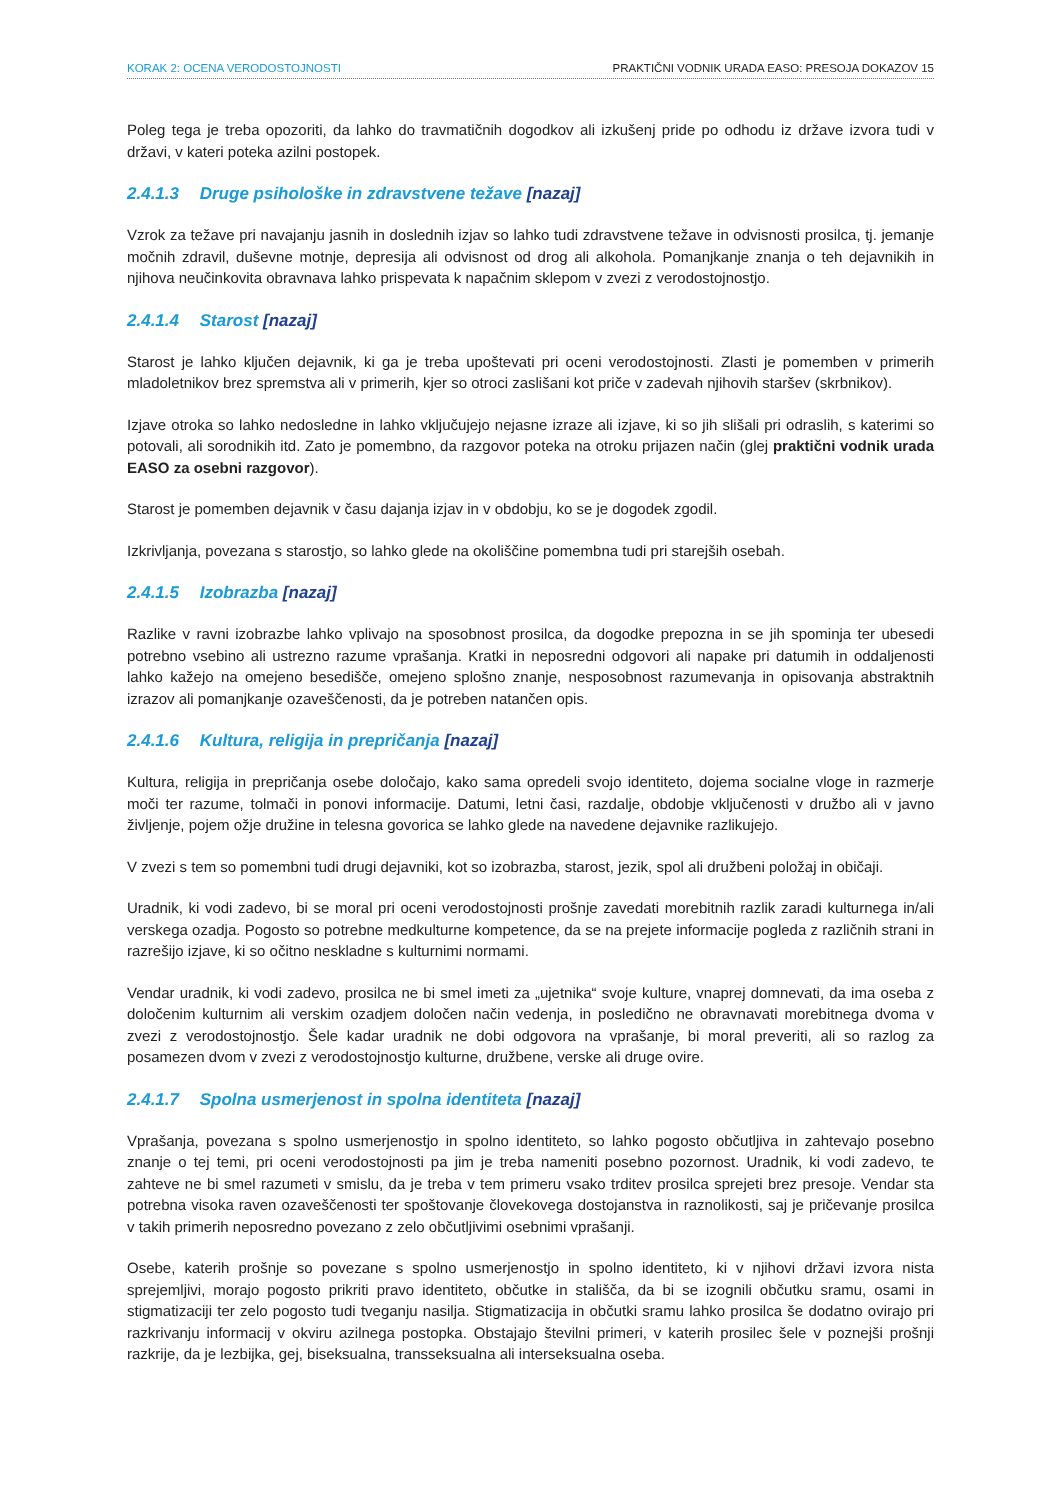KORAK 2: OCENA VERODOSTOJNOSTI PRAKTIČNI VODNIK URADA EASO: PRESOJA DOKAZOV 15
Poleg tega je treba opozoriti, da lahko do travmatičnih dogodkov ali izkušenj pride po odhodu iz države izvora tudi v državi, v kateri poteka azilni postopek.
2.4.1.3 Druge psihološke in zdravstvene težave [nazaj]
Vzrok za težave pri navajanju jasnih in doslednih izjav so lahko tudi zdravstvene težave in odvisnosti prosilca, tj. jemanje močnih zdravil, duševne motnje, depresija ali odvisnost od drog ali alkohola. Pomanjkanje znanja o teh dejavnikih in njihova neučinkovita obravnava lahko prispevata k napačnim sklepom v zvezi z verodostojnostjo.
2.4.1.4 Starost [nazaj]
Starost je lahko ključen dejavnik, ki ga je treba upoštevati pri oceni verodostojnosti. Zlasti je pomemben v primerih mladoletnikov brez spremstva ali v primerih, kjer so otroci zaslišani kot priče v zadevah njihovih staršev (skrbnikov).
Izjave otroka so lahko nedosledne in lahko vključujejo nejasne izraze ali izjave, ki so jih slišali pri odraslih, s katerimi so potovali, ali sorodnikih itd. Zato je pomembno, da razgovor poteka na otroku prijazen način (glej praktični vodnik urada EASO za osebni razgovor).
Starost je pomemben dejavnik v času dajanja izjav in v obdobju, ko se je dogodek zgodil.
Izkrivljanja, povezana s starostjo, so lahko glede na okoliščine pomembna tudi pri starejših osebah.
2.4.1.5 Izobrazba [nazaj]
Razlike v ravni izobrazbe lahko vplivajo na sposobnost prosilca, da dogodke prepozna in se jih spominja ter ubesedi potrebno vsebino ali ustrezno razume vprašanja. Kratki in neposredni odgovori ali napake pri datumih in oddaljenosti lahko kažejo na omejeno besedišče, omejeno splošno znanje, nesposobnost razumevanja in opisovanja abstraktnih izrazov ali pomanjkanje ozaveščenosti, da je potreben natančen opis.
2.4.1.6 Kultura, religija in prepričanja [nazaj]
Kultura, religija in prepričanja osebe določajo, kako sama opredeli svojo identiteto, dojema socialne vloge in razmerje moči ter razume, tolmači in ponovi informacije. Datumi, letni časi, razdalje, obdobje vključenosti v družbo ali v javno življenje, pojem ožje družine in telesna govorica se lahko glede na navedene dejavnike razlikujejo.
V zvezi s tem so pomembni tudi drugi dejavniki, kot so izobrazba, starost, jezik, spol ali družbeni položaj in običaji.
Uradnik, ki vodi zadevo, bi se moral pri oceni verodostojnosti prošnje zavedati morebitnih razlik zaradi kulturnega in/ali verskega ozadja. Pogosto so potrebne medkulturne kompetence, da se na prejete informacije pogleda z različnih strani in razrešijo izjave, ki so očitno neskladne s kulturnimi normami.
Vendar uradnik, ki vodi zadevo, prosilca ne bi smel imeti za „ujetnika“ svoje kulture, vnaprej domnevati, da ima oseba z določenim kulturnim ali verskim ozadjem določen način vedenja, in posledično ne obravnavati morebitnega dvoma v zvezi z verodostojnostjo. Šele kadar uradnik ne dobi odgovora na vprašanje, bi moral preveriti, ali so razlog za posamezen dvom v zvezi z verodostojnostjo kulturne, družbene, verske ali druge ovire.
2.4.1.7 Spolna usmerjenost in spolna identiteta [nazaj]
Vprašanja, povezana s spolno usmerjenostjo in spolno identiteto, so lahko pogosto občutljiva in zahtevajo posebno znanje o tej temi, pri oceni verodostojnosti pa jim je treba nameniti posebno pozornost. Uradnik, ki vodi zadevo, te zahteve ne bi smel razumeti v smislu, da je treba v tem primeru vsako trditev prosilca sprejeti brez presoje. Vendar sta potrebna visoka raven ozaveščenosti ter spoštovanje človekovega dostojanstva in raznolikosti, saj je pričevanje prosilca v takih primerih neposredno povezano z zelo občutljivimi osebnimi vprašanji.
Osebe, katerih prošnje so povezane s spolno usmerjenostjo in spolno identiteto, ki v njihovi državi izvora nista sprejemljivi, morajo pogosto prikriti pravo identiteto, občutke in stališča, da bi se izognili občutku sramu, osami in stigmatizaciji ter zelo pogosto tudi tveganju nasilja. Stigmatizacija in občutki sramu lahko prosilca še dodatno ovirajo pri razkrivanju informacij v okviru azilnega postopka. Obstajajo številni primeri, v katerih prosilec šele v poznejši prošnji razkrije, da je lezbijka, gej, biseksualna, transseksualna ali interseksualna oseba.